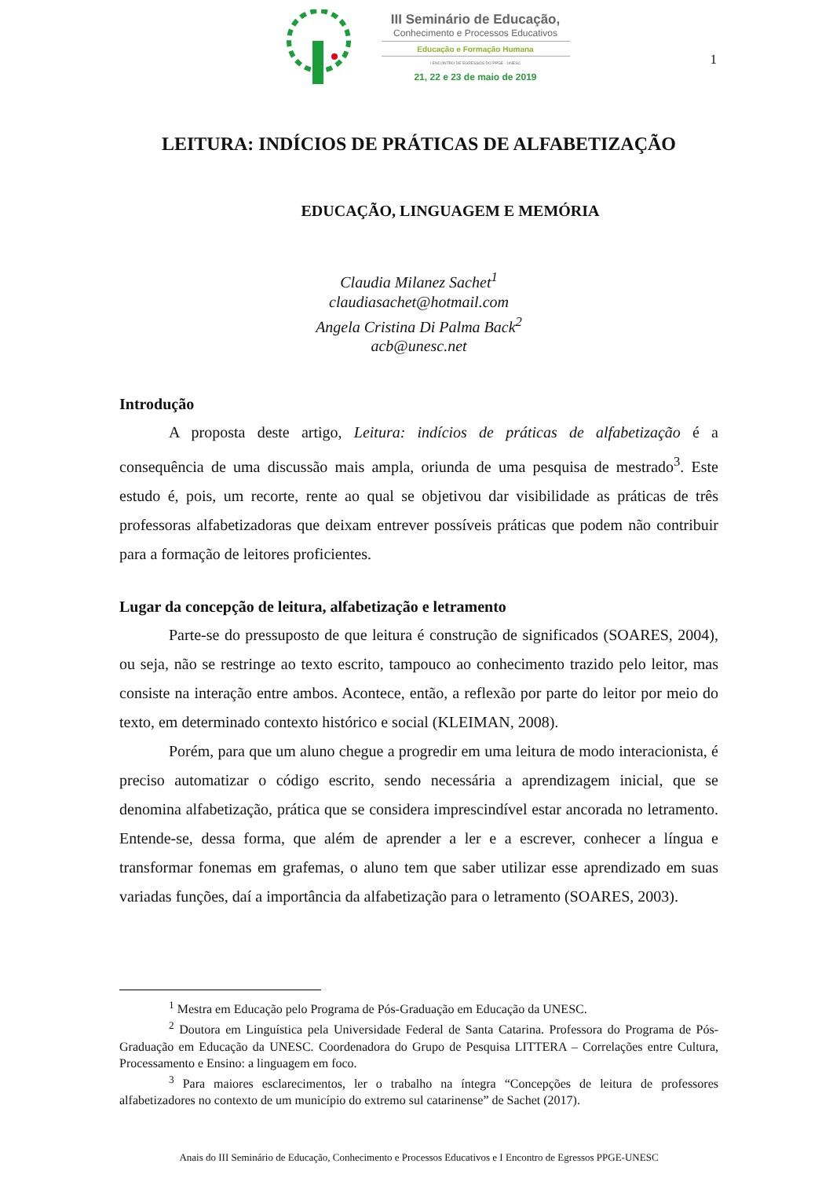III Seminário de Educação,
Conhecimento e Processos Educativos
Educação e Formação Humana
I ENCONTRO DE EGRESSOS DO PPGE - UNESC
21, 22 e 23 de maio de 2019
1
LEITURA: INDÍCIOS DE PRÁTICAS DE ALFABETIZAÇÃO
EDUCAÇÃO, LINGUAGEM E MEMÓRIA
Claudia Milanez Sachet<sup>1</sup>
claudiasachet@hotmail.com
Angela Cristina Di Palma Back<sup>2</sup>
acb@unesc.net
Introdução
A proposta deste artigo, Leitura: indícios de práticas de alfabetização é a consequência de uma discussão mais ampla, oriunda de uma pesquisa de mestrado<sup>3</sup>. Este estudo é, pois, um recorte, rente ao qual se objetivou dar visibilidade as práticas de três professoras alfabetizadoras que deixam entrever possíveis práticas que podem não contribuir para a formação de leitores proficientes.
Lugar da concepção de leitura, alfabetização e letramento
Parte-se do pressuposto de que leitura é construção de significados (SOARES, 2004), ou seja, não se restringe ao texto escrito, tampouco ao conhecimento trazido pelo leitor, mas consiste na interação entre ambos. Acontece, então, a reflexão por parte do leitor por meio do texto, em determinado contexto histórico e social (KLEIMAN, 2008).
Porém, para que um aluno chegue a progredir em uma leitura de modo interacionista, é preciso automatizar o código escrito, sendo necessária a aprendizagem inicial, que se denomina alfabetização, prática que se considera imprescindível estar ancorada no letramento. Entende-se, dessa forma, que além de aprender a ler e a escrever, conhecer a língua e transformar fonemas em grafemas, o aluno tem que saber utilizar esse aprendizado em suas variadas funções, daí a importância da alfabetização para o letramento (SOARES, 2003).
<sup>1</sup> Mestra em Educação pelo Programa de Pós-Graduação em Educação da UNESC.
<sup>2</sup> Doutora em Linguística pela Universidade Federal de Santa Catarina. Professora do Programa de Pós-Graduação em Educação da UNESC. Coordenadora do Grupo de Pesquisa LITTERA – Correlações entre Cultura, Processamento e Ensino: a linguagem em foco.
<sup>3</sup> Para maiores esclarecimentos, ler o trabalho na íntegra “Concepções de leitura de professores alfabetizadores no contexto de um município do extremo sul catarinense” de Sachet (2017).
Anais do III Seminário de Educação, Conhecimento e Processos Educativos e I Encontro de Egressos PPGE-UNESC